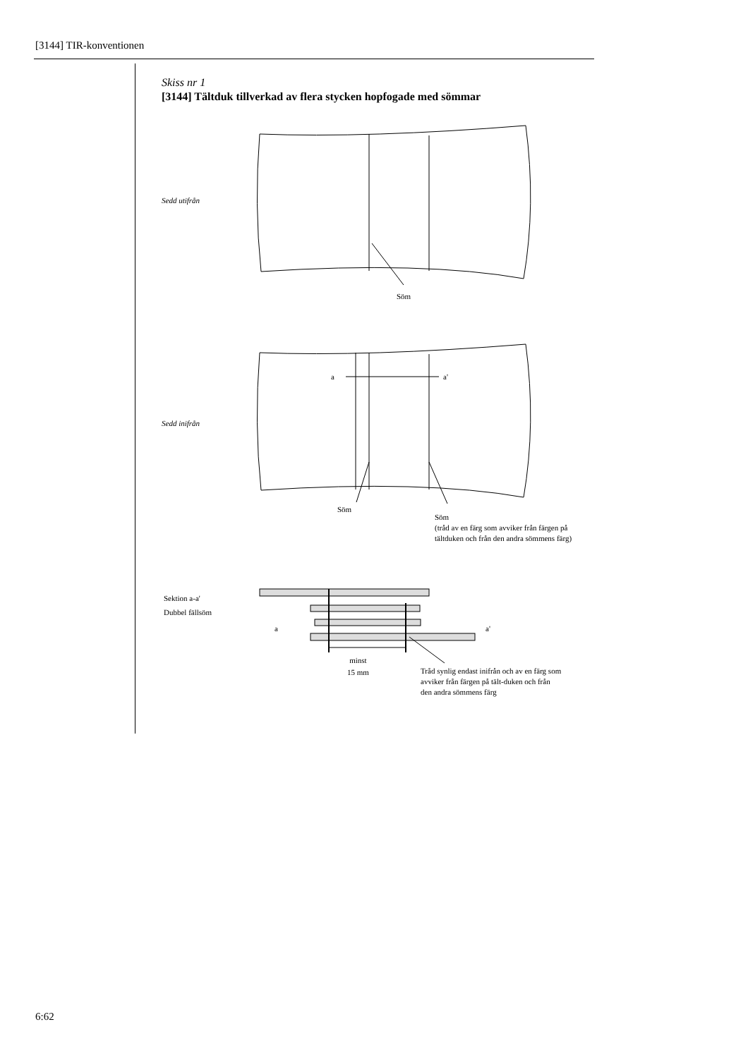[3144] TIR-konventionen
Skiss nr 1
[3144] Tältduk tillverkad av flera stycken hopfogade med sömmar
Sedd utifrån
Söm
a a'
Sedd inifrån
Söm
Söm
(tråd av en färg som avviker från färgen på tältduken och från den andra sömmens färg)
Sektion a-a'
Dubbel fällsöm
a a'
minst
15 mm
Tråd synlig endast inifrån och av en färg som avviker från färgen på tält-duken och från den andra sömmens färg
6:62